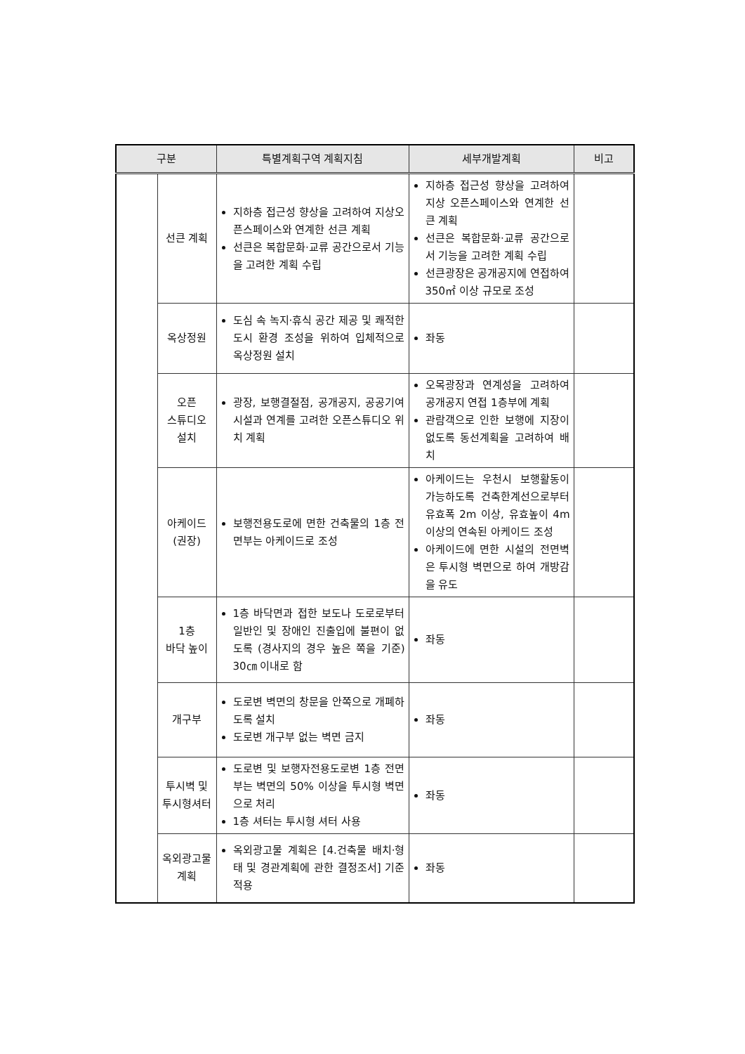| 구분 | | 특별계획구역 계획지침 | 세부개발계획 | 비고 |
| --- | --- | --- | --- | --- |
| | 선큰 계획 | 지하층 접근성 향상을 고려하여 지상오픈스페이스와 연계한 선큰 계획 선큰은 복합문화·교류 공간으로서 기능을 고려한 계획 수립 | 지하층 접근성 향상을 고려하여 지상 오픈스페이스와 연계한 선큰 계획 선큰은 복합문화·교류 공간으로서 기능을 고려한 계획 수립 선큰광장은 공개공지에 연접하여 350㎡ 이상 규모로 조성 | |
| | 옥상정원 | 도심 속 녹지·휴식 공간 제공 및 쾌적한 도시 환경 조성을 위하여 입체적으로 옥상정원 설치 | 좌동 | |
| | 오픈 스튜디오 설치 | 광장, 보행결절점, 공개공지, 공공기여시설과 연계를 고려한 오픈스튜디오 위치 계획 | 오목광장과 연계성을 고려하여 공개공지 연접 1층부에 계획 관람객으로 인한 보행에 지장이 없도록 동선계획을 고려하여 배치 | |
| | 아케이드 (권장) | 보행전용도로에 면한 건축물의 1층 전면부는 아케이드로 조성 | 아케이드는 우천시 보행활동이 가능하도록 건축한계선으로부터 유효폭 2m 이상, 유효높이 4m 이상의 연속된 아케이드 조성 아케이드에 면한 시설의 전면벽은 투시형 벽면으로 하여 개방감을 유도 | |
| | 1층 바닥 높이 | 1층 바닥면과 접한 보도나 도로로부터 일반인 및 장애인 진출입에 불편이 없도록 (경사지의 경우 높은 쪽을 기준) 30㎝ 이내로 함 | 좌동 | |
| | 개구부 | 도로변 벽면의 창문을 안쪽으로 개폐하도록 설치 도로변 개구부 없는 벽면 금지 | 좌동 | |
| | 투시벽 및 투시형셔터 | 도로변 및 보행자전용도로변 1층 전면부는 벽면의 50% 이상을 투시형 벽면으로 처리 1층 셔터는 투시형 셔터 사용 | 좌동 | |
| | 옥외광고물 계획 | 옥외광고물 계획은 [4.건축물 배치·형태 및 경관계획에 관한 결정조서] 기준 적용 | 좌동 | |